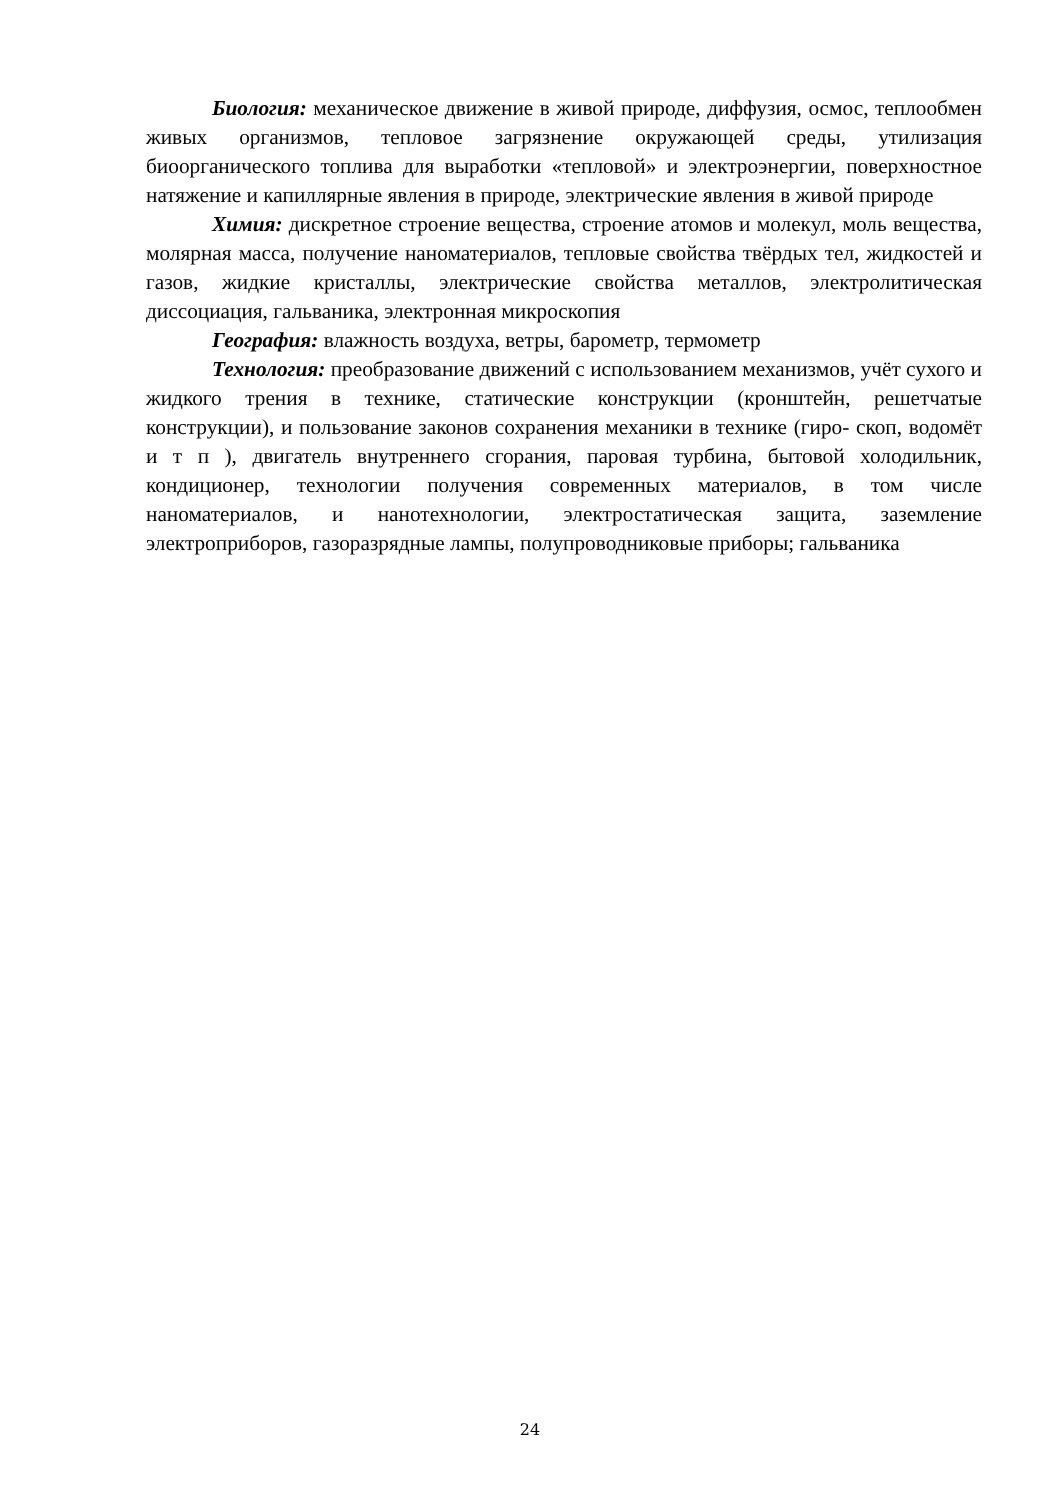Биология: механическое движение в живой природе, диффузия, осмос, теплообмен живых организмов, тепловое загрязнение окружающей среды, утилизация биоорганического топлива для выработки «тепловой» и электроэнергии, поверхностное натяжение и капиллярные явления в природе, электрические явления в живой природе
Химия: дискретное строение вещества, строение атомов и молекул, моль вещества, молярная масса, получение наноматериалов, тепловые свойства твёрдых тел, жидкостей и газов, жидкие кристаллы, электрические свойства металлов, электролитическая диссоциация, гальваника, электронная микроскопия
География: влажность воздуха, ветры, барометр, термометр
Технология: преобразование движений с использованием механизмов, учёт сухого и жидкого трения в технике, статические конструкции (кронштейн, решетчатые конструкции), и пользование законов сохранения механики в технике (гиро- скоп, водомёт и т п ), двигатель внутреннего сгорания, паровая турбина, бытовой холодильник, кондиционер, технологии получения современных материалов, в том числе наноматериалов, и нанотехнологии, электростатическая защита, заземление электроприборов, газоразрядные лампы, полупроводниковые приборы; гальваника
24